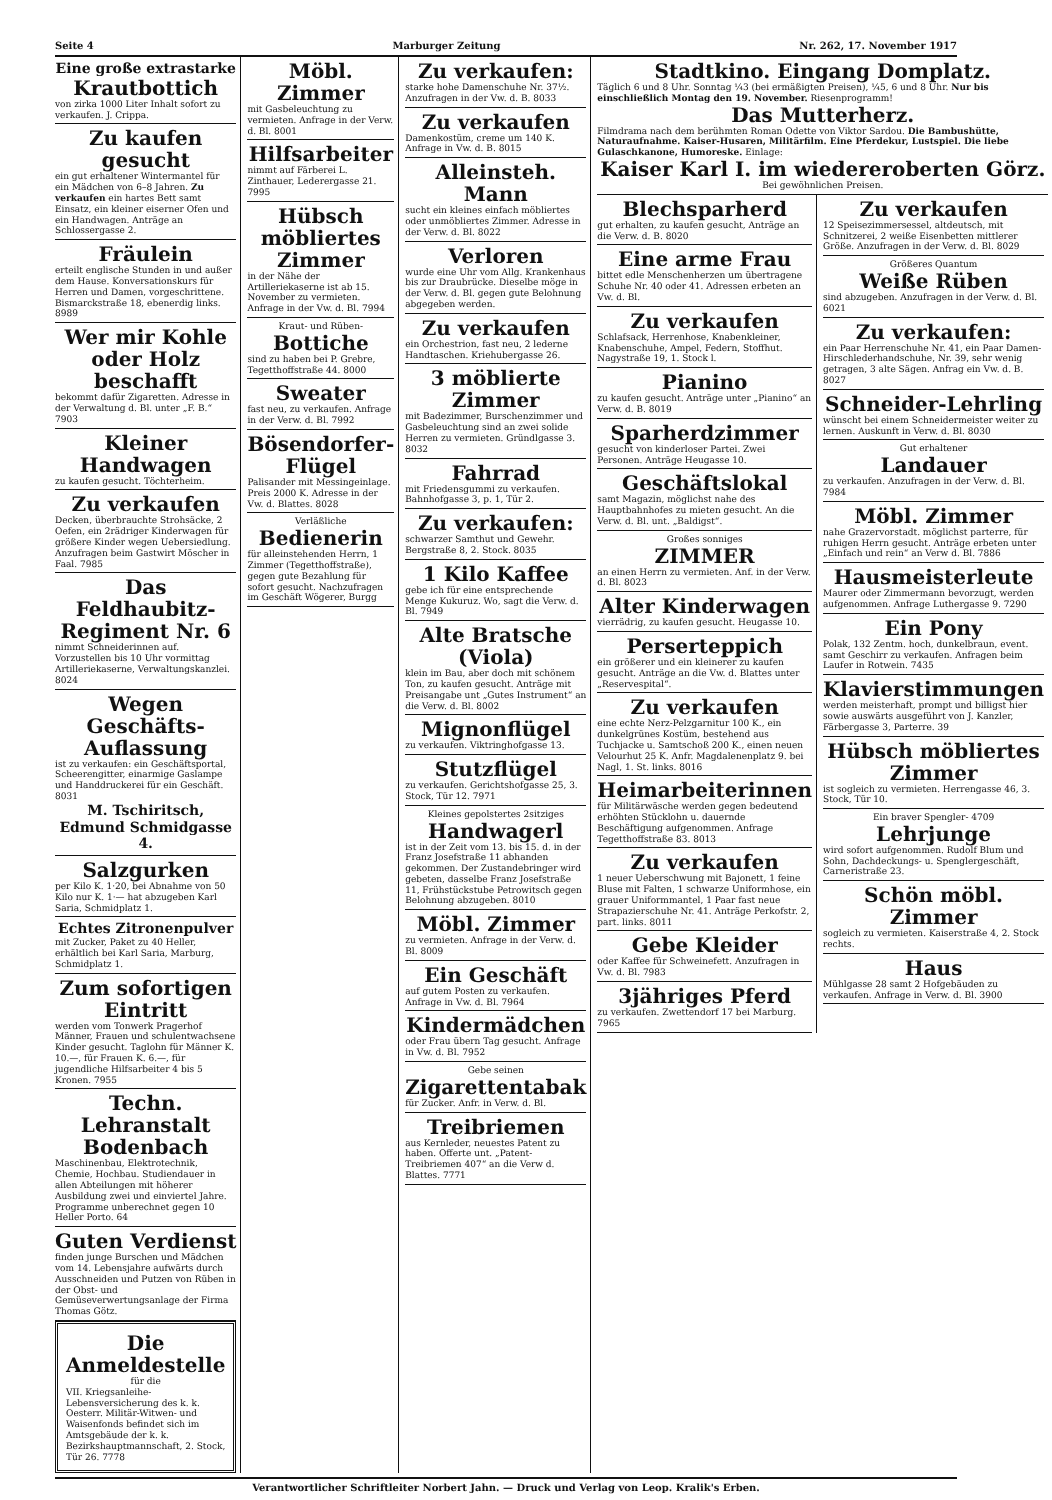Seite 4 Marburger Zeitung Nr. 262, 17. November 1917
Eine große extrastarke
Krautbottich
von zirka 1000 Liter Inhalt sofort zu verkaufen. J. Crippa.
Zu kaufen gesucht
ein gut erhaltener Wintermantel für ein Mädchen von 6–8 Jahren. Zu verkaufen ein hartes Bett samt Einsatz, ein kleiner eiserner Ofen und ein Handwagen. Anträge an Schlossergasse 2.
Fräulein
erteilt englische Stunden in und außer dem Hause. Konversationskurs für Herren und Damen, vorgeschrittene. Bismarckstraße 18, ebenerdig links. 8989
Wer mir Kohle oder Holz beschafft
bekommt dafür Zigaretten. Adresse in der Verwaltung d. Bl. unter „F. B.“ 7903
Kleiner Handwagen
zu kaufen gesucht. Töchterheim.
Zu verkaufen
Decken, überbrauchte Strohsäcke, 2 Oefen, ein 2rädriger Kinderwagen für größere Kinder wegen Uebersiedlung. Anzufragen beim Gastwirt Möscher in Faal. 7985
Das Feldhaubitz-Regiment Nr. 6
nimmt Schneiderinnen auf. Vorzustellen bis 10 Uhr vormittag Artilleriekaserne, Verwaltungskanzlei. 8024
Wegen Geschäfts-Auflassung
ist zu verkaufen: ein Geschäftsportal, Scheerengitter, einarmige Gaslampe und Handdruckerei für ein Geschäft. 8031
M. Tschiritsch, Edmund Schmidgasse 4.
Salzgurken
per Kilo K. 1·20, bei Abnahme von 50 Kilo nur K. 1·— hat abzugeben Karl Saria, Schmidplatz 1.
Echtes Zitronenpulver
mit Zucker, Paket zu 40 Heller, erhältlich bei Karl Saria, Marburg, Schmidplatz 1.
Zum sofortigen Eintritt
werden vom Tonwerk Pragerhof Männer, Frauen und schulentwachsene Kinder gesucht. Taglohn für Männer K. 10.—, für Frauen K. 6.—, für jugendliche Hilfsarbeiter 4 bis 5 Kronen. 7955
Techn. Lehranstalt Bodenbach
Maschinenbau, Elektrotechnik, Chemie, Hochbau. Studiendauer in allen Abteilungen mit höherer Ausbildung zwei und einviertel Jahre. Programme unberechnet gegen 10 Heller Porto. 64
Guten Verdienst
finden junge Burschen und Mädchen vom 14. Lebensjahre aufwärts durch Ausschneiden und Putzen von Rüben in der Obst- und Gemüseverwertungsanlage der Firma Thomas Götz.
Die Anmeldestelle
für die
VII. Kriegsanleihe-Lebensversicherung des k. k. Oesterr. Militär-Witwen- und Waisenfonds befindet sich im Amtsgebäude der k. k. Bezirkshauptmannschaft, 2. Stock, Tür 26. 7778
Möbl. Zimmer
mit Gasbeleuchtung zu vermieten. Anfrage in der Verw. d. Bl. 8001
Hilfsarbeiter
nimmt auf Färberei L. Zinthauer, Lederergasse 21. 7995
Hübsch möbliertes Zimmer
in der Nähe der Artilleriekaserne ist ab 15. November zu vermieten. Anfrage in der Vw. d. Bl. 7994
Kraut- und Rüben-
Bottiche
sind zu haben bei P. Grebre, Tegetthoffstraße 44. 8000
Sweater
fast neu, zu verkaufen. Anfrage in der Verw. d. Bl. 7992
Bösendorfer-Flügel
Palisander mit Messingeinlage. Preis 2000 K. Adresse in der Vw. d. Blattes. 8028
Verläßliche
Bedienerin
für alleinstehenden Herrn, 1 Zimmer (Tegetthoffstraße), gegen gute Bezahlung für sofort gesucht. Nachzufragen im Geschäft Wögerer, Burgg
Zu verkaufen:
starke hohe Damenschuhe Nr. 37½. Anzufragen in der Vw. d. B. 8033
Zu verkaufen
Damenkostüm, creme um 140 K. Anfrage in Vw. d. B. 8015
Alleinsteh. Mann
sucht ein kleines einfach möbliertes oder unmöbliertes Zimmer. Adresse in der Verw. d. Bl. 8022
Verloren
wurde eine Uhr vom Allg. Krankenhaus bis zur Draubrücke. Dieselbe möge in der Verw. d. Bl. gegen gute Belohnung abgegeben werden.
Zu verkaufen
ein Orchestrion, fast neu, 2 lederne Handtaschen. Kriehubergasse 26.
3 möblierte Zimmer
mit Badezimmer, Burschenzimmer und Gasbeleuchtung sind an zwei solide Herren zu vermieten. Gründlgasse 3. 8032
Fahrrad
mit Friedensgummi zu verkaufen. Bahnhofgasse 3, p. 1, Tür 2.
Zu verkaufen:
schwarzer Samthut und Gewehr. Bergstraße 8, 2. Stock. 8035
1 Kilo Kaffee
gebe ich für eine entsprechende Menge Kukuruz. Wo, sagt die Verw. d. Bl. 7949
Alte Bratsche (Viola)
klein im Bau, aber doch mit schönem Ton, zu kaufen gesucht. Anträge mit Preisangabe unt „Gutes Instrument“ an die Verw. d. Bl. 8002
Mignonflügel
zu verkaufen. Viktringhofgasse 13.
Stutzflügel
zu verkaufen. Gerichtshofgasse 25, 3. Stock, Tür 12. 7971
Kleines gepolstertes 2sitziges
Handwagerl
ist in der Zeit vom 13. bis 15. d. in der Franz Josefstraße 11 abhanden gekommen. Der Zustandebringer wird gebeten, dasselbe Franz Josefstraße 11, Frühstückstube Petrowitsch gegen Belohnung abzugeben. 8010
Möbl. Zimmer
zu vermieten. Anfrage in der Verw. d. Bl. 8009
Ein Geschäft
auf gutem Posten zu verkaufen. Anfrage in Vw. d. Bl. 7964
Kindermädchen
oder Frau übern Tag gesucht. Anfrage in Vw. d. Bl. 7952
Gebe seinen
Zigarettentabak
für Zucker. Anfr. in Verw. d. Bl.
Treibriemen
aus Kernleder, neuestes Patent zu haben. Offerte unt. „Patent-Treibriemen 407“ an die Verw d. Blattes. 7771
Stadtkino. Eingang Domplatz.
Täglich 6 und 8 Uhr. Sonntag ¼3 (bei ermäßigten Preisen), ¼5, 6 und 8 Uhr. Nur bis einschließlich Montag den 19. November. Riesenprogramm!
Das Mutterherz.
Filmdrama nach dem berühmten Roman Odette von Viktor Sardou. Die Bambushütte, Naturaufnahme. Kaiser-Husaren, Militärfilm. Eine Pferdekur, Lustspiel. Die liebe Gulaschkanone, Humoreske. Einlage:
Kaiser Karl I. im wiedereroberten Görz.
Bei gewöhnlichen Preisen.
Blechsparherd
gut erhalten, zu kaufen gesucht, Anträge an die Verw. d. B. 8020
Eine arme Frau
bittet edle Menschenherzen um übertragene Schuhe Nr. 40 oder 41. Adressen erbeten an Vw. d. Bl.
Zu verkaufen
Schlafsack, Herrenhose, Knabenkleiner, Knabenschuhe, Ampel, Federn, Stoffhut. Nagystraße 19, 1. Stock l.
Pianino
zu kaufen gesucht. Anträge unter „Pianino“ an Verw. d. B. 8019
Sparherdzimmer
gesucht von kinderloser Partei. Zwei Personen. Anträge Heugasse 10.
Geschäftslokal
samt Magazin, möglichst nahe des Hauptbahnhofes zu mieten gesucht. An die Verw. d. Bl. unt. „Baldigst“.
Großes sonniges
ZIMMER
an einen Herrn zu vermieten. Anf. in der Verw. d. Bl. 8023
Alter Kinderwagen
vierrädrig, zu kaufen gesucht. Heugasse 10.
Perserteppich
ein größerer und ein kleinerer zu kaufen gesucht. Anträge an die Vw. d. Blattes unter „Reservespital“.
Zu verkaufen
eine echte Nerz-Pelzgarnitur 100 K., ein dunkelgrünes Kostüm, bestehend aus Tuchjacke u. Samtschoß 200 K., einen neuen Velourhut 25 K. Anfr. Magdalenenplatz 9. bei Nagl, 1. St. links. 8016
Heimarbeiterinnen
für Militärwäsche werden gegen bedeutend erhöhten Stücklohn u. dauernde Beschäftigung aufgenommen. Anfrage Tegetthoffstraße 83. 8013
Zu verkaufen
1 neuer Ueberschwung mit Bajonett, 1 feine Bluse mit Falten, 1 schwarze Uniformhose, ein grauer Uniformmantel, 1 Paar fast neue Strapazierschuhe Nr. 41. Anträge Perkofstr. 2, part. links. 8011
Gebe Kleider
oder Kaffee für Schweinefett. Anzufragen in Vw. d. Bl. 7983
3jähriges Pferd
zu verkaufen. Zwettendorf 17 bei Marburg. 7965
Zu verkaufen
12 Speisezimmersessel, altdeutsch, mit Schnitzerei, 2 weiße Eisenbetten mittlerer Größe. Anzufragen in der Verw. d. Bl. 8029
Größeres Quantum
Weiße Rüben
sind abzugeben. Anzufragen in der Verw. d. Bl. 6021
Zu verkaufen:
ein Paar Herrenschuhe Nr. 41, ein Paar Damen-Hirschlederhandschuhe, Nr. 39, sehr wenig getragen, 3 alte Sägen. Anfrag ein Vw. d. B. 8027
Schneider-Lehrling
wünscht bei einem Schneidermeister weiter zu lernen. Auskunft in Verw. d. Bl. 8030
Gut erhaltener
Landauer
zu verkaufen. Anzufragen in der Verw. d. Bl. 7984
Möbl. Zimmer
nahe Grazervorstadt. möglichst parterre, für ruhigen Herrn gesucht. Anträge erbeten unter „Einfach und rein“ an Verw d. Bl. 7886
Hausmeisterleute
Maurer oder Zimmermann bevorzugt, werden aufgenommen. Anfrage Luthergasse 9. 7290
Ein Pony
Polak, 132 Zentm. hoch, dunkelbraun, event. samt Geschirr zu verkaufen. Anfragen beim Laufer in Rotwein. 7435
Klavierstimmungen
werden meisterhaft, prompt und billigst hier sowie auswärts ausgeführt von J. Kanzler, Färbergasse 3, Parterre. 39
Hübsch möbliertes Zimmer
ist sogleich zu vermieten. Herrengasse 46, 3. Stock, Tür 10.
Ein braver Spengler- 4709
Lehrjunge
wird sofort aufgenommen. Rudolf Blum und Sohn, Dachdeckungs- u. Spenglergeschäft, Carneristraße 23.
Schön möbl. Zimmer
sogleich zu vermieten. Kaiserstraße 4, 2. Stock rechts.
Haus
Mühlgasse 28 samt 2 Hofgebäuden zu verkaufen. Anfrage in Verw. d. Bl. 3900
Verantwortlicher Schriftleiter Norbert Jahn. — Druck und Verlag von Leop. Kralik's Erben.